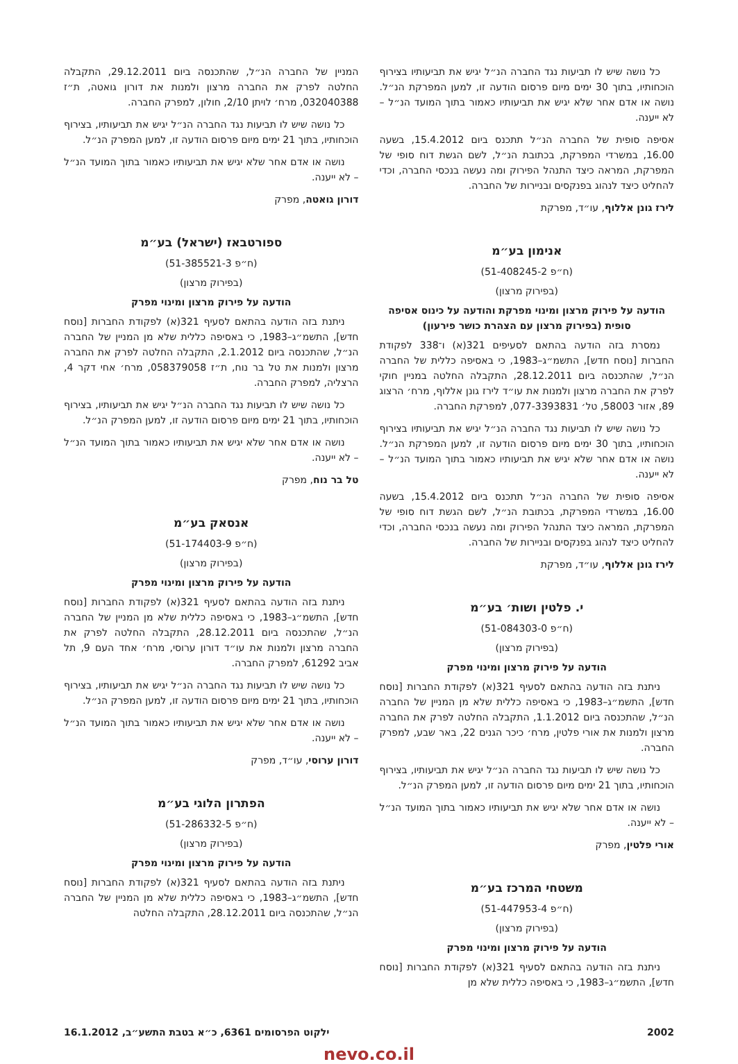כל נושה שיש לו תביעות נגד החברה הנ״ל יגיש את תביעותיו בצירוף הוכחותיו, בתוך 30 ימים מיום פרסום הודעה זו, למען המפרקת הנ״ל. נושה או אדם אחר שלא יגיש את תביעותיו כאמור בתוך המועד הנ״ל – לא ייענה.
אסיפה סופית של החברה הנ״ל תתכנס ביום 15.4.2012, בשעה 16.00, במשרדי המפרקת, בכתובת הנ״ל, לשם הגשת דוח סופי של המפרקת, המראה כיצד התנהל הפירוק ומה נעשה בנכסי החברה, וכדי להחליט כיצד לנהוג בפנקסים ובניירות של החברה.
לירז גונן אללוף, עו״ד, מפרקת
אנימון בע״מ
(ח״פ 51-408245-2)
(בפירוק מרצון)
הודעה על פירוק מרצון ומינוי מפרקת והודעה על כינוס אסיפה סופית (בפירוק מרצון עם הצהרת כושר פירעון)
נמסרת בזה הודעה בהתאם לסעיפים 321(א) ו־338 לפקודת החברות [נוסח חדש], התשמ״ג–1983, כי באסיפה כללית של החברה הנ״ל, שהתכנסה ביום 28.12.2011, התקבלה החלטה במניין חוקי לפרק את החברה מרצון ולמנות את עו״ד לירז גונן אללוף, מרח׳ הרצוג 89, אזור 58003, טל׳ 077-3393831, למפרקת החברה.
כל נושה שיש לו תביעות נגד החברה הנ״ל יגיש את תביעותיו בצירוף הוכחותיו, בתוך 30 ימים מיום פרסום הודעה זו, למען המפרקת הנ״ל. נושה או אדם אחר שלא יגיש את תביעותיו כאמור בתוך המועד הנ״ל – לא ייענה.
אסיפה סופית של החברה הנ״ל תתכנס ביום 15.4.2012, בשעה 16.00, במשרדי המפרקת, בכתובת הנ״ל, לשם הגשת דוח סופי של המפרקת, המראה כיצד התנהל הפירוק ומה נעשה בנכסי החברה, וכדי להחליט כיצד לנהוג בפנקסים ובניירות של החברה.
לירז גונן אללוף, עו״ד, מפרקת
י. פלטין ושות׳ בע״מ
(ח״פ 51-084303-0)
(בפירוק מרצון)
הודעה על פירוק מרצון ומינוי מפרק
ניתנת בזה הודעה בהתאם לסעיף 321(א) לפקודת החברות [נוסח חדש], התשמ״ג–1983, כי באסיפה כללית שלא מן המניין של החברה הנ״ל, שהתכנסה ביום 1.1.2012, התקבלה החלטה לפרק את החברה מרצון ולמנות את אורי פלטין, מרח׳ כיכר הגנים 22, באר שבע, למפרק החברה.
כל נושה שיש לו תביעות נגד החברה הנ״ל יגיש את תביעותיו, בצירוף הוכחותיו, בתוך 21 ימים מיום פרסום הודעה זו, למען המפרק הנ״ל.
נושה או אדם אחר שלא יגיש את תביעותיו כאמור בתוך המועד הנ״ל – לא ייענה.
אורי פלטין, מפרק
משטחי המרכז בע״מ
(ח״פ 51-447953-4)
(בפירוק מרצון)
הודעה על פירוק מרצון ומינוי מפרק
ניתנת בזה הודעה בהתאם לסעיף 321(א) לפקודת החברות [נוסח חדש], התשמ״ג–1983, כי באסיפה כללית שלא מן
המניין של החברה הנ״ל, שהתכנסה ביום 29.12.2011, התקבלה החלטה לפרק את החברה מרצון ולמנות את דורון גואטה, ת״ז 032040388, מרח׳ לויתן 2/10, חולון, למפרק החברה.
כל נושה שיש לו תביעות נגד החברה הנ״ל יגיש את תביעותיו, בצירוף הוכחותיו, בתוך 21 ימים מיום פרסום הודעה זו, למען המפרק הנ״ל.
נושה או אדם אחר שלא יגיש את תביעותיו כאמור בתוך המועד הנ״ל – לא ייענה.
דורון גואטה, מפרק
ספורטבאז (ישראל) בע״מ
(ח״פ 51-385521-3)
(בפירוק מרצון)
הודעה על פירוק מרצון ומינוי מפרק
ניתנת בזה הודעה בהתאם לסעיף 321(א) לפקודת החברות [נוסח חדש], התשמ״ג–1983, כי באסיפה כללית שלא מן המניין של החברה הנ״ל, שהתכנסה ביום 2.1.2012, התקבלה החלטה לפרק את החברה מרצון ולמנות את טל בר נוח, ת״ז 058379058, מרח׳ אחי דקר 4, הרצליה, למפרק החברה.
כל נושה שיש לו תביעות נגד החברה הנ״ל יגיש את תביעותיו, בצירוף הוכחותיו, בתוך 21 ימים מיום פרסום הודעה זו, למען המפרק הנ״ל.
נושה או אדם אחר שלא יגיש את תביעותיו כאמור בתוך המועד הנ״ל – לא ייענה.
טל בר נוח, מפרק
אנסאק בע״מ
(ח״פ 51-174403-9)
(בפירוק מרצון)
הודעה על פירוק מרצון ומינוי מפרק
ניתנת בזה הודעה בהתאם לסעיף 321(א) לפקודת החברות [נוסח חדש], התשמ״ג–1983, כי באסיפה כללית שלא מן המניין של החברה הנ״ל, שהתכנסה ביום 28.12.2011, התקבלה החלטה לפרק את החברה מרצון ולמנות את עו״ד דורון ערוסי, מרח׳ אחד העם 9, תל אביב 61292, למפרק החברה.
כל נושה שיש לו תביעות נגד החברה הנ״ל יגיש את תביעותיו, בצירוף הוכחותיו, בתוך 21 ימים מיום פרסום הודעה זו, למען המפרק הנ״ל.
נושה או אדם אחר שלא יגיש את תביעותיו כאמור בתוך המועד הנ״ל – לא ייענה.
דורון ערוסי, עו״ד, מפרק
הפתרון הלוגי בע״מ
(ח״פ 51-286332-5)
(בפירוק מרצון)
הודעה על פירוק מרצון ומינוי מפרק
ניתנת בזה הודעה בהתאם לסעיף 321(א) לפקודת החברות [נוסח חדש], התשמ״ג–1983, כי באסיפה כללית שלא מן המניין של החברה הנ״ל, שהתכנסה ביום 28.12.2011, התקבלה החלטה
2002 ילקוט הפרסומים 6361, כ״א בטבת התשע״ב, 16.1.2012
nevo.co.il